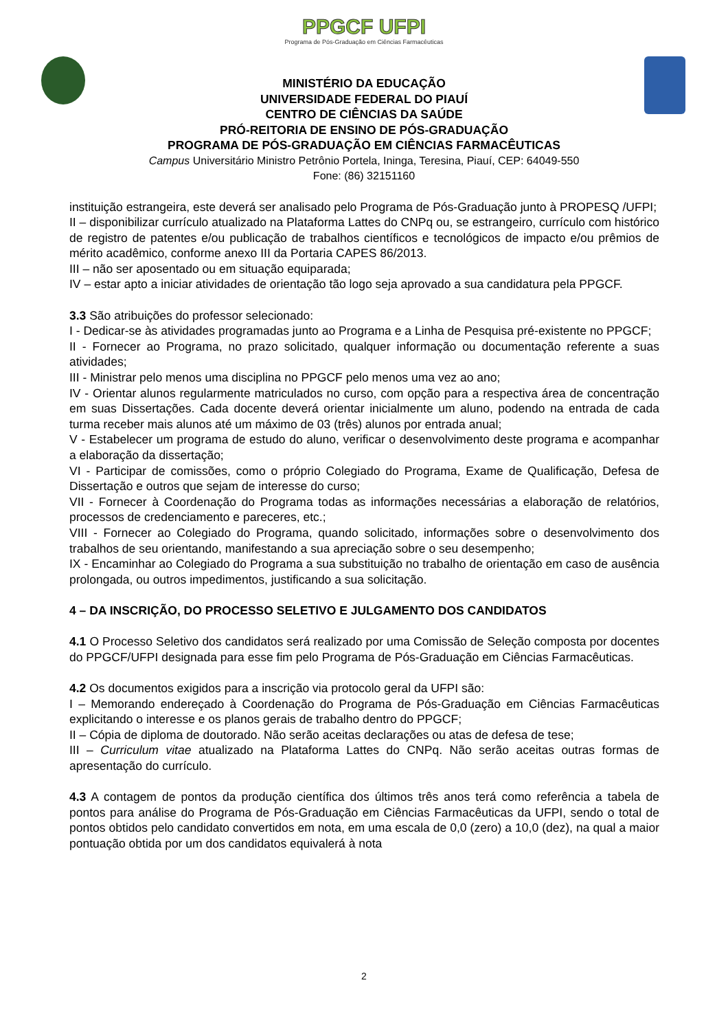PPGCF UFPI Programa de Pós-Graduação em Ciências Farmacêuticas
MINISTÉRIO DA EDUCAÇÃO
UNIVERSIDADE FEDERAL DO PIAUÍ
CENTRO DE CIÊNCIAS DA SAÚDE
PRÓ-REITORIA DE ENSINO DE PÓS-GRADUAÇÃO
PROGRAMA DE PÓS-GRADUAÇÃO EM CIÊNCIAS FARMACÊUTICAS
Campus Universitário Ministro Petrônio Portela, Ininga, Teresina, Piauí, CEP: 64049-550
Fone: (86) 32151160
instituição estrangeira, este deverá ser analisado pelo Programa de Pós-Graduação junto à PROPESQ /UFPI;
II – disponibilizar currículo atualizado na Plataforma Lattes do CNPq ou, se estrangeiro, currículo com histórico de registro de patentes e/ou publicação de trabalhos científicos e tecnológicos de impacto e/ou prêmios de mérito acadêmico, conforme anexo III da Portaria CAPES 86/2013.
III – não ser aposentado ou em situação equiparada;
IV – estar apto a iniciar atividades de orientação tão logo seja aprovado a sua candidatura pela PPGCF.
3.3 São atribuições do professor selecionado:
I - Dedicar-se às atividades programadas junto ao Programa e a Linha de Pesquisa pré-existente no PPGCF;
II - Fornecer ao Programa, no prazo solicitado, qualquer informação ou documentação referente a suas atividades;
III - Ministrar pelo menos uma disciplina no PPGCF pelo menos uma vez ao ano;
IV - Orientar alunos regularmente matriculados no curso, com opção para a respectiva área de concentração em suas Dissertações. Cada docente deverá orientar inicialmente um aluno, podendo na entrada de cada turma receber mais alunos até um máximo de 03 (três) alunos por entrada anual;
V - Estabelecer um programa de estudo do aluno, verificar o desenvolvimento deste programa e acompanhar a elaboração da dissertação;
VI - Participar de comissões, como o próprio Colegiado do Programa, Exame de Qualificação, Defesa de Dissertação e outros que sejam de interesse do curso;
VII - Fornecer à Coordenação do Programa todas as informações necessárias a elaboração de relatórios, processos de credenciamento e pareceres, etc.;
VIII - Fornecer ao Colegiado do Programa, quando solicitado, informações sobre o desenvolvimento dos trabalhos de seu orientando, manifestando a sua apreciação sobre o seu desempenho;
IX - Encaminhar ao Colegiado do Programa a sua substituição no trabalho de orientação em caso de ausência prolongada, ou outros impedimentos, justificando a sua solicitação.
4 – DA INSCRIÇÃO, DO PROCESSO SELETIVO E JULGAMENTO DOS CANDIDATOS
4.1 O Processo Seletivo dos candidatos será realizado por uma Comissão de Seleção composta por docentes do PPGCF/UFPI designada para esse fim pelo Programa de Pós-Graduação em Ciências Farmacêuticas.
4.2 Os documentos exigidos para a inscrição via protocolo geral da UFPI são:
I – Memorando endereçado à Coordenação do Programa de Pós-Graduação em Ciências Farmacêuticas explicitando o interesse e os planos gerais de trabalho dentro do PPGCF;
II – Cópia de diploma de doutorado. Não serão aceitas declarações ou atas de defesa de tese;
III – Curriculum vitae atualizado na Plataforma Lattes do CNPq. Não serão aceitas outras formas de apresentação do currículo.
4.3 A contagem de pontos da produção científica dos últimos três anos terá como referência a tabela de pontos para análise do Programa de Pós-Graduação em Ciências Farmacêuticas da UFPI, sendo o total de pontos obtidos pelo candidato convertidos em nota, em uma escala de 0,0 (zero) a 10,0 (dez), na qual a maior pontuação obtida por um dos candidatos equivalerá à nota
2